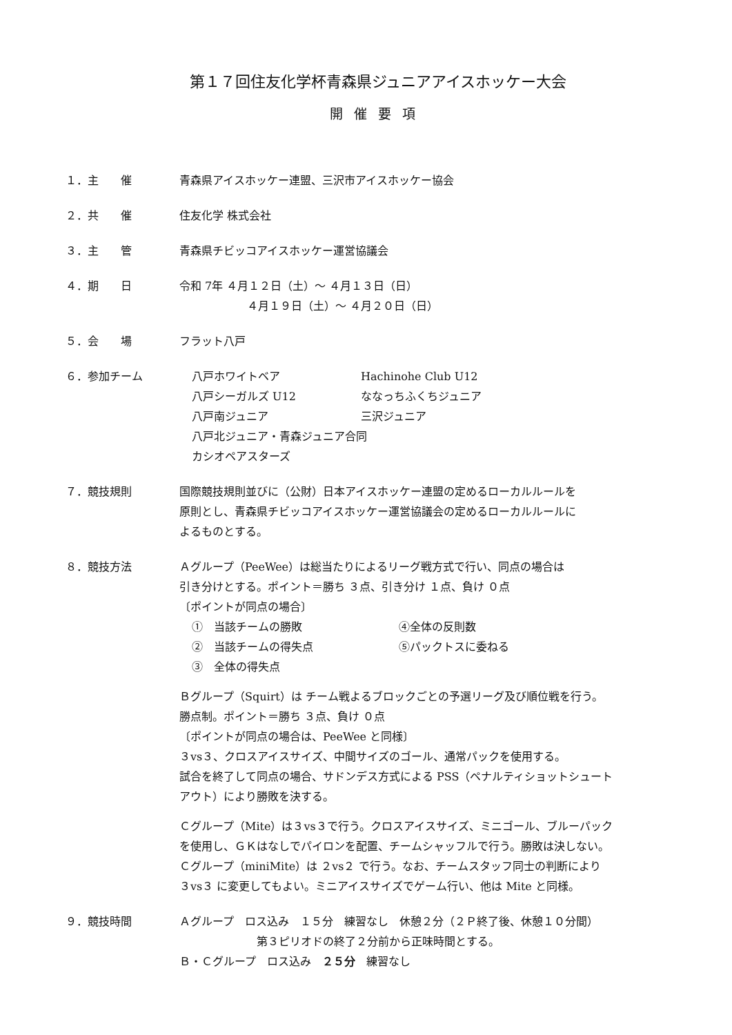第１７回住友化学杯青森県ジュニアアイスホッケー大会
開催要項
１．主　　催 青森県アイスホッケー連盟、三沢市アイスホッケー協会
２．共　　催 住友化学 株式会社
３．主　　管 青森県チビッコアイスホッケー運営協議会
４．期　　日 令和 7年 ４月１２日（土）～ ４月１３日（日）
４月１９日（土）～ ４月２０日（日）
５．会　　場 フラット八戸
６．参加チーム 八戸ホワイトベア Hachinohe Club U12 八戸シーガルズ U12 ななっちふくちジュニア 八戸南ジュニア 三沢ジュニア
八戸北ジュニア・青森ジュニア合同
カシオペアスターズ
７．競技規則 国際競技規則並びに（公財）日本アイスホッケー連盟の定めるローカルルールを
原則とし、青森県チビッコアイスホッケー運営協議会の定めるローカルルールに
よるものとする。
８．競技方法 Ａグループ（PeeWee）は総当たりによるリーグ戦方式で行い、同点の場合は
引き分けとする。ポイント＝勝ち ３点、引き分け １点、負け ０点
〔ポイントが同点の場合〕
①　当該チームの勝敗 ④全体の反則数 ②　当該チームの得失点 ⑤パックトスに委ねる ③　全体の得失点
Ｂグループ（Squirt）は チーム戦よるブロックごとの予選リーグ及び順位戦を行う。
勝点制。ポイント＝勝ち ３点、負け ０点
〔ポイントが同点の場合は、PeeWee と同様〕
３vs３、クロスアイスサイズ、中間サイズのゴール、通常パックを使用する。
試合を終了して同点の場合、サドンデス方式による PSS（ペナルティショットシュート
アウト）により勝敗を決する。
Ｃグループ（Mite）は３vs３で行う。クロスアイスサイズ、ミニゴール、ブルーパック
を使用し、ＧＫはなしでパイロンを配置、チームシャッフルで行う。勝敗は決しない。
Ｃグループ（miniMite）は ２vs２ で行う。なお、チームスタッフ同士の判断により
３vs３ に変更してもよい。ミニアイスサイズでゲーム行い、他は Mite と同様。
９．競技時間 Ａグループ　ロス込み　１５分　練習なし　休憩２分（２Ｐ終了後、休憩１０分間）
第３ピリオドの終了２分前から正味時間とする。
Ｂ・Ｃグループ　ロス込み　２５分　練習なし